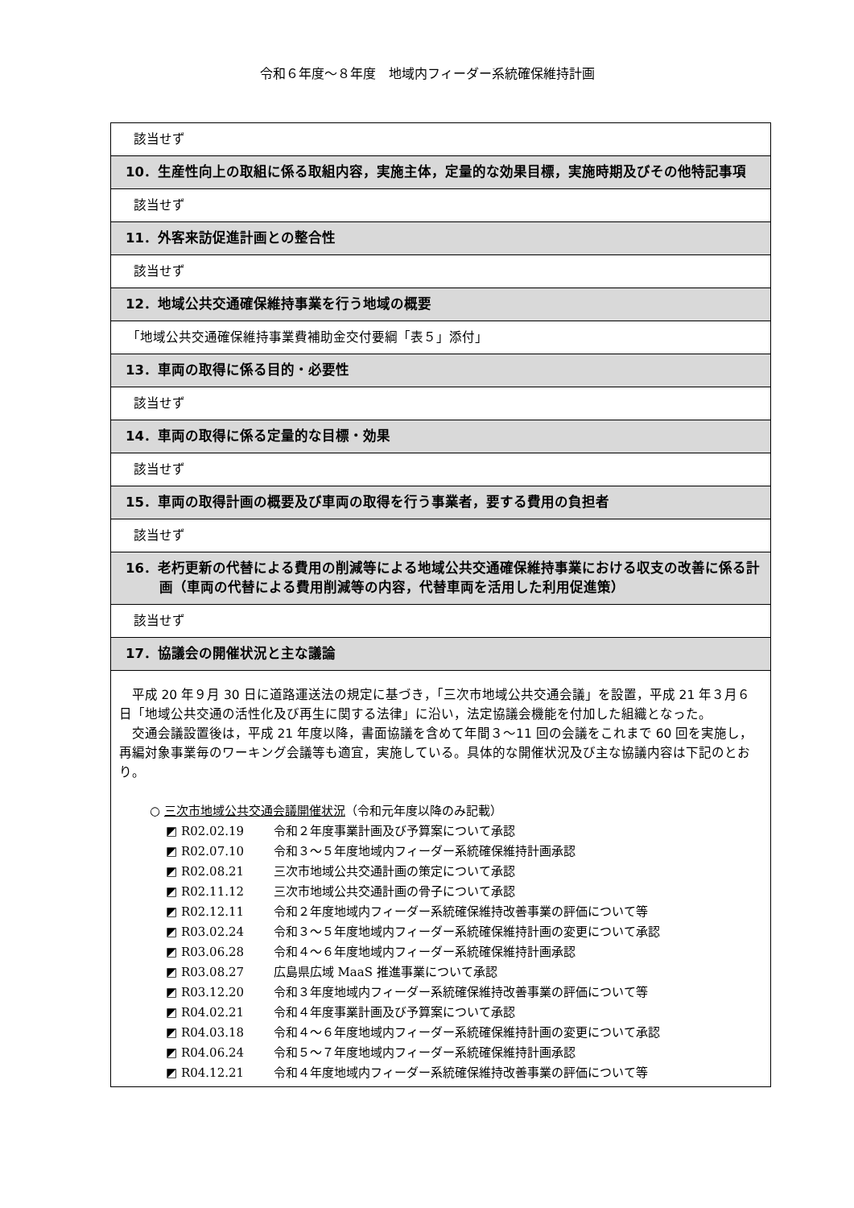令和６年度～８年度　地域内フィーダー系統確保維持計画
| 該当せず |
| 10．生産性向上の取組に係る取組内容，実施主体，定量的な効果目標，実施時期及びその他特記事項 |
| 該当せず |
| 11．外客来訪促進計画との整合性 |
| 該当せず |
| 12．地域公共交通確保維持事業を行う地域の概要 |
| 「地域公共交通確保維持事業費補助金交付要綱「表５」添付」 |
| 13．車両の取得に係る目的・必要性 |
| 該当せず |
| 14．車両の取得に係る定量的な目標・効果 |
| 該当せず |
| 15．車両の取得計画の概要及び車両の取得を行う事業者，要する費用の負担者 |
| 該当せず |
| 16．老朽更新の代替による費用の削減等による地域公共交通確保維持事業における収支の改善に係る計画（車両の代替による費用削減等の内容，代替車両を活用した利用促進策） |
| 該当せず |
| 17．協議会の開催状況と主な議論 |
| 平成 20 年９月 30 日に道路運送法の規定に基づき，「三次市地域公共交通会議」を設置，平成 21 年３月６日「地域公共交通の活性化及び再生に関する法律」に沿い，法定協議会機能を付加した組織となった。 交通会議設置後は，平成 21 年度以降，書面協議を含めて年間３～11 回の会議をこれまで 60 回を実施し，再編対象事業毎のワーキング会議等も適宜，実施している。具体的な開催状況及び主な協議内容は下記のとおり。 ○ 三次市地域公共交通会議開催状況 （令和元年度以降のみ記載） ◩ R02.02.19 令和２年度事業計画及び予算案について承認 ◩ R02.07.10 令和３～５年度地域内フィーダー系統確保維持計画承認 ◩ R02.08.21 三次市地域公共交通計画の策定について承認 ◩ R02.11.12 三次市地域公共交通計画の骨子について承認 ◩ R02.12.11 令和２年度地域内フィーダー系統確保維持改善事業の評価について等 ◩ R03.02.24 令和３～５年度地域内フィーダー系統確保維持計画の変更について承認 ◩ R03.06.28 令和４～６年度地域内フィーダー系統確保維持計画承認 ◩ R03.08.27 広島県広域 MaaS 推進事業について承認 ◩ R03.12.20 令和３年度地域内フィーダー系統確保維持改善事業の評価について等 ◩ R04.02.21 令和４年度事業計画及び予算案について承認 ◩ R04.03.18 令和４～６年度地域内フィーダー系統確保維持計画の変更について承認 ◩ R04.06.24 令和５～７年度地域内フィーダー系統確保維持計画承認 ◩ R04.12.21 令和４年度地域内フィーダー系統確保維持改善事業の評価について等 |